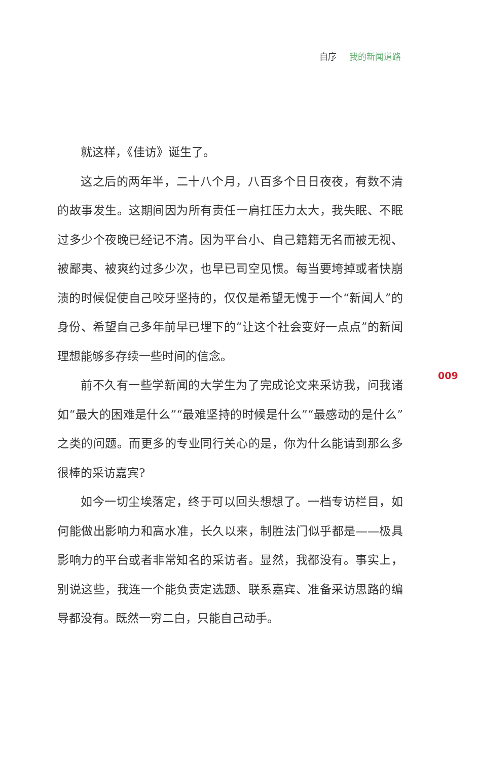自序 我的新闻道路
就这样，《佳访》诞生了。
这之后的两年半，二十八个月，八百多个日日夜夜，有数不清的故事发生。这期间因为所有责任一肩扛压力太大，我失眠、不眠过多少个夜晚已经记不清。因为平台小、自己籍籍无名而被无视、被鄙夷、被爽约过多少次，也早已司空见惯。每当要垮掉或者快崩溃的时候促使自己咬牙坚持的，仅仅是希望无愧于一个“新闻人”的身份、希望自己多年前早已埋下的“让这个社会变好一点点”的新闻理想能够多存续一些时间的信念。
前不久有一些学新闻的大学生为了完成论文来采访我，问我诸如“最大的困难是什么”“最难坚持的时候是什么”“最感动的是什么”之类的问题。而更多的专业同行关心的是，你为什么能请到那么多很棒的采访嘉宾?
如今一切尘埃落定，终于可以回头想想了。一档专访栏目，如何能做出影响力和高水准，长久以来，制胜法门似乎都是——极具影响力的平台或者非常知名的采访者。显然，我都没有。事实上，别说这些，我连一个能负责定选题、联系嘉宾、准备采访思路的编导都没有。既然一穷二白，只能自己动手。
009